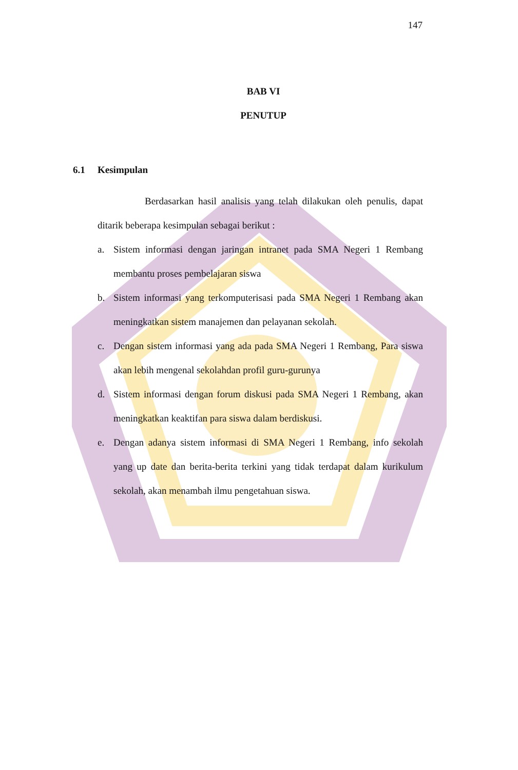147
BAB VI
PENUTUP
6.1 Kesimpulan
Berdasarkan hasil analisis yang telah dilakukan oleh penulis, dapat ditarik beberapa kesimpulan sebagai berikut :
a. Sistem informasi dengan jaringan intranet pada SMA Negeri 1 Rembang membantu proses pembelajaran siswa
b. Sistem informasi yang terkomputerisasi pada SMA Negeri 1 Rembang akan meningkatkan sistem manajemen dan pelayanan sekolah.
c. Dengan sistem informasi yang ada pada SMA Negeri 1 Rembang, Para siswa akan lebih mengenal sekolahdan profil guru-gurunya
d. Sistem informasi dengan forum diskusi pada SMA Negeri 1 Rembang, akan meningkatkan keaktifan para siswa dalam berdiskusi.
e. Dengan adanya sistem informasi di SMA Negeri 1 Rembang, info sekolah yang up date dan berita-berita terkini yang tidak terdapat dalam kurikulum sekolah, akan menambah ilmu pengetahuan siswa.